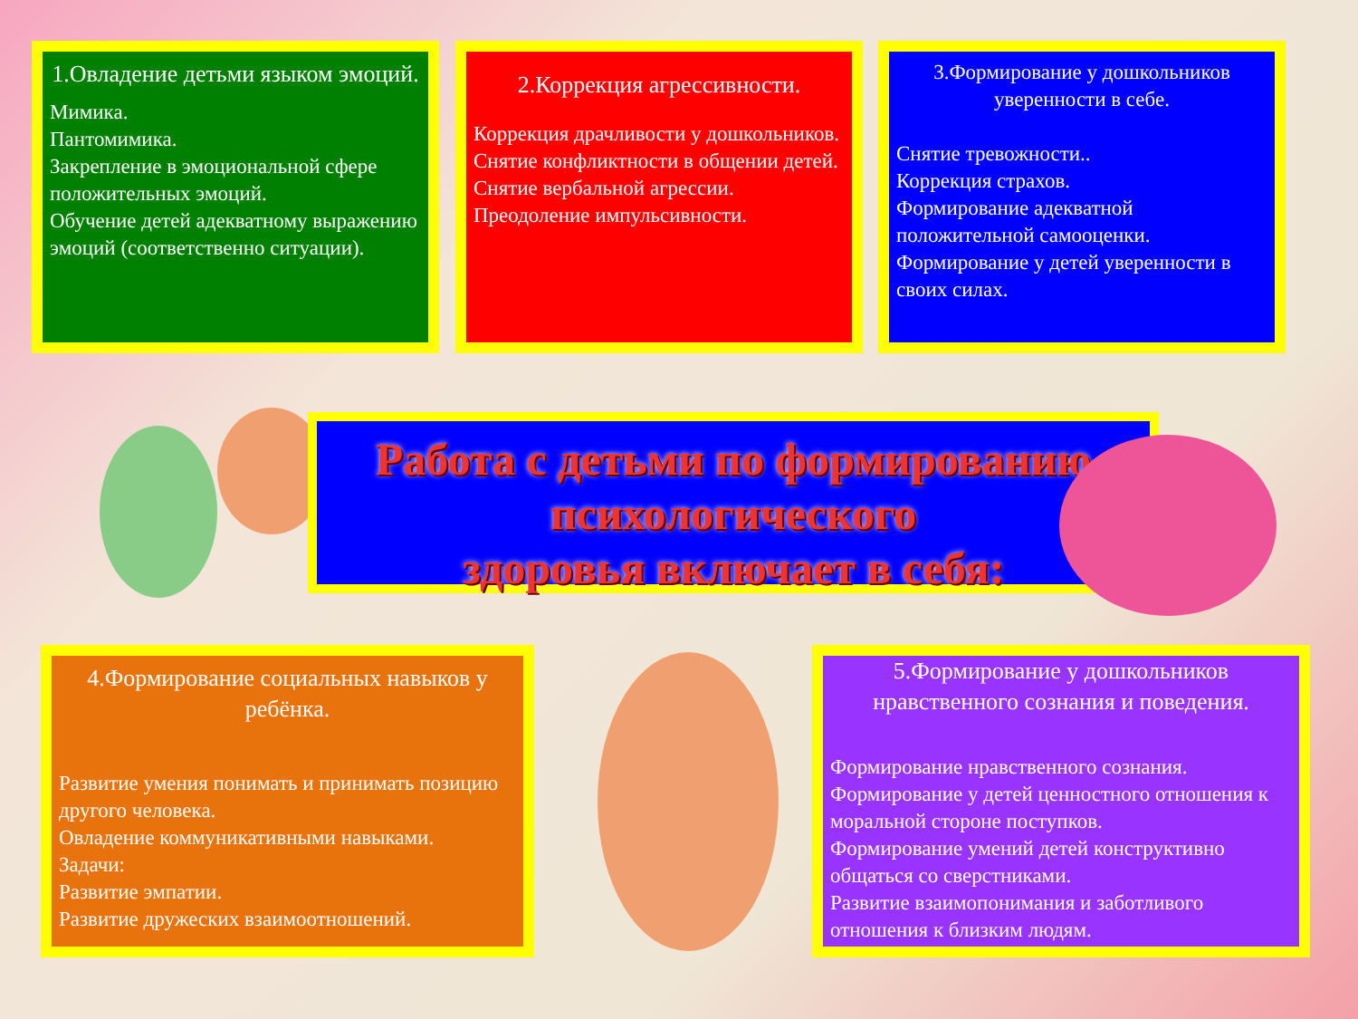1.Овладение детьми языком эмоций.
Мимика.
Пантомимика.
Закрепление в эмоциональной сфере положительных эмоций.
Обучение детей адекватному выражению эмоций (соответственно ситуации).
2.Коррекция агрессивности.
Коррекция драчливости у дошкольников.
Снятие конфликтности в общении детей.
Снятие вербальной агрессии.
Преодоление импульсивности.
3.Формирование у дошкольников уверенности в себе.
Снятие тревожности..
Коррекция страхов.
Формирование адекватной положительной самооценки.
Формирование у детей уверенности в своих силах.
Работа с детьми по формированию
психологического
здоровья включает в себя:
4.Формирование социальных навыков у ребёнка.
Развитие умения понимать и принимать позицию другого человека.
Овладение коммуникативными навыками.
Задачи:
Развитие эмпатии.
Развитие дружеских взаимоотношений.
5.Формирование у дошкольников нравственного сознания и поведения.
Формирование нравственного сознания.
Формирование у детей ценностного отношения к моральной стороне поступков.
Формирование умений детей конструктивно общаться со сверстниками.
Развитие взаимопонимания и заботливого отношения к близким людям.